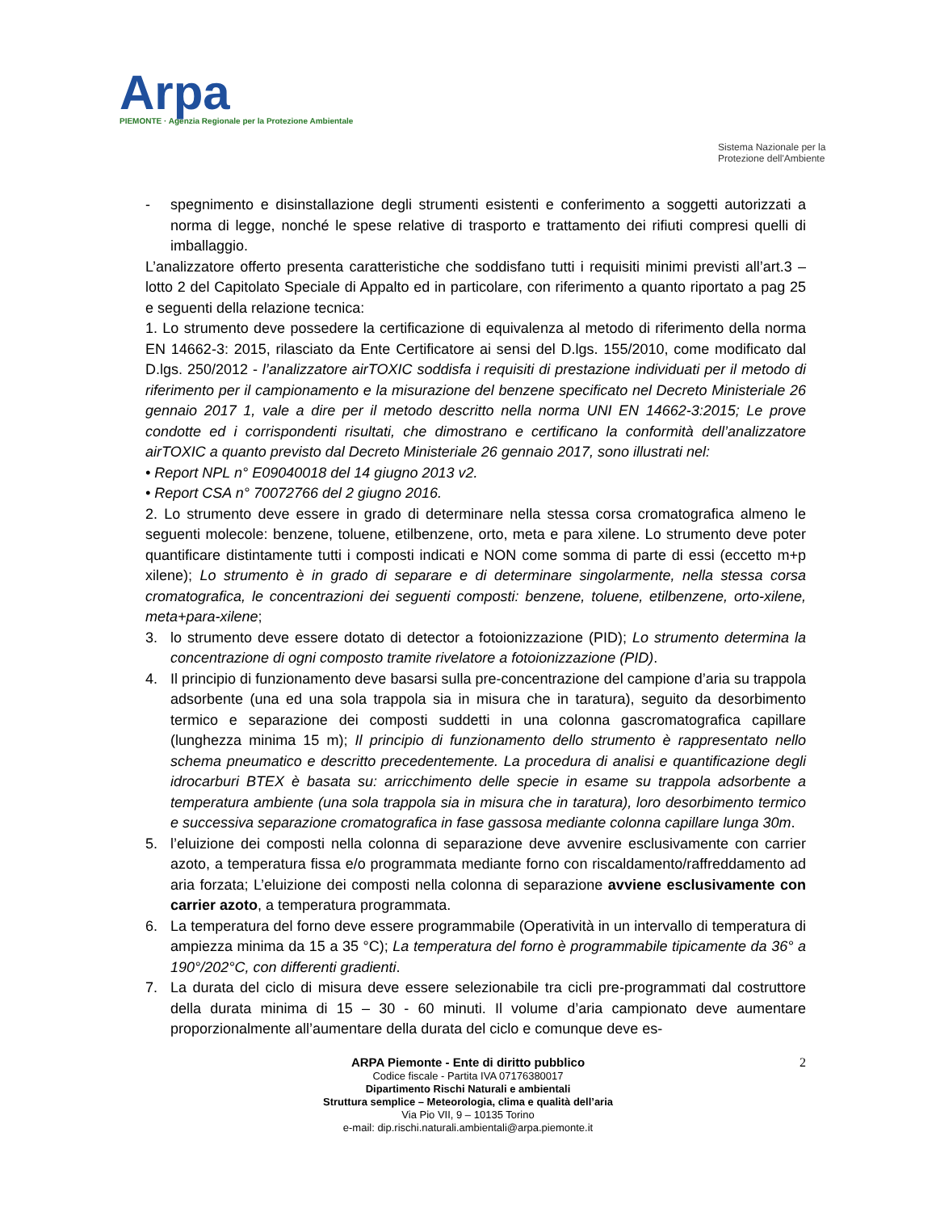Arpa
PIEMONTE · Agenzia Regionale per la Protezione Ambientale
Sistema Nazionale per la Protezione dell'Ambiente
- spegnimento e disinstallazione degli strumenti esistenti e conferimento a soggetti autorizzati a norma di legge, nonché le spese relative di trasporto e trattamento dei rifiuti compresi quelli di imballaggio.
L’analizzatore offerto presenta caratteristiche che soddisfano tutti i requisiti minimi previsti all’art.3 – lotto 2 del Capitolato Speciale di Appalto ed in particolare, con riferimento a quanto riportato a pag 25 e seguenti della relazione tecnica:
1. Lo strumento deve possedere la certificazione di equivalenza al metodo di riferimento della norma EN 14662-3: 2015, rilasciato da Ente Certificatore ai sensi del D.lgs. 155/2010, come modificato dal D.lgs. 250/2012 - l’analizzatore airTOXIC soddisfa i requisiti di prestazione individuati per il metodo di riferimento per il campionamento e la misurazione del benzene specificato nel Decreto Ministeriale 26 gennaio 2017 1, vale a dire per il metodo descritto nella norma UNI EN 14662-3:2015; Le prove condotte ed i corrispondenti risultati, che dimostrano e certificano la conformità dell’analizzatore airTOXIC a quanto previsto dal Decreto Ministeriale 26 gennaio 2017, sono illustrati nel:
• Report NPL n° E09040018 del 14 giugno 2013 v2.
• Report CSA n° 70072766 del 2 giugno 2016.
2. Lo strumento deve essere in grado di determinare nella stessa corsa cromatografica almeno le seguenti molecole: benzene, toluene, etilbenzene, orto, meta e para xilene. Lo strumento deve poter quantificare distintamente tutti i composti indicati e NON come somma di parte di essi (eccetto m+p xilene); Lo strumento è in grado di separare e di determinare singolarmente, nella stessa corsa cromatografica, le concentrazioni dei seguenti composti: benzene, toluene, etilbenzene, orto-xilene, meta+para-xilene;
3. lo strumento deve essere dotato di detector a fotoionizzazione (PID); Lo strumento determina la concentrazione di ogni composto tramite rivelatore a fotoionizzazione (PID).
4. Il principio di funzionamento deve basarsi sulla pre-concentrazione del campione d’aria su trappola adsorbente (una ed una sola trappola sia in misura che in taratura), seguito da desorbimento termico e separazione dei composti suddetti in una colonna gascromatografica capillare (lunghezza minima 15 m); Il principio di funzionamento dello strumento è rappresentato nello schema pneumatico e descritto precedentemente. La procedura di analisi e quantificazione degli idrocarburi BTEX è basata su: arricchimento delle specie in esame su trappola adsorbente a temperatura ambiente (una sola trappola sia in misura che in taratura), loro desorbimento termico e successiva separazione cromatografica in fase gassosa mediante colonna capillare lunga 30m.
5. l’eluizione dei composti nella colonna di separazione deve avvenire esclusivamente con carrier azoto, a temperatura fissa e/o programmata mediante forno con riscaldamento/raffreddamento ad aria forzata; L’eluizione dei composti nella colonna di separazione avviene esclusivamente con carrier azoto, a temperatura programmata.
6. La temperatura del forno deve essere programmabile (Operatività in un intervallo di temperatura di ampiezza minima da 15 a 35 °C); La temperatura del forno è programmabile tipicamente da 36° a 190°/202°C, con differenti gradienti.
7. La durata del ciclo di misura deve essere selezionabile tra cicli pre-programmati dal costruttore della durata minima di 15 – 30 - 60 minuti. Il volume d’aria campionato deve aumentare proporzionalmente all’aumentare della durata del ciclo e comunque deve es-
2 ARPA Piemonte - Ente di diritto pubblico
Codice fiscale - Partita IVA 07176380017
Dipartimento Rischi Naturali e ambientali
Struttura semplice – Meteorologia, clima e qualità dell’aria
Via Pio VII, 9 – 10135 Torino
e-mail: dip.rischi.naturali.ambientali@arpa.piemonte.it